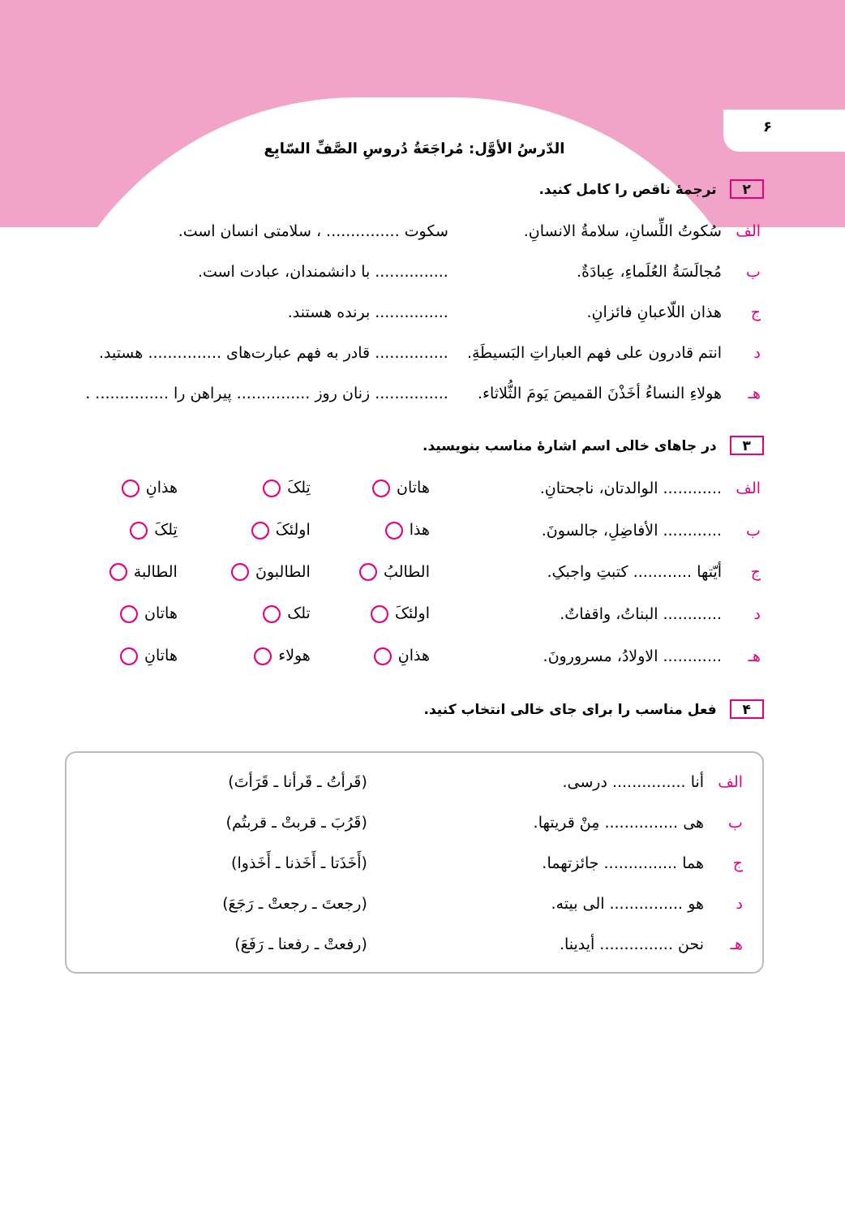۶
الدّرسُ الأوَّل: مُراجَعَةُ دُروسِ الصَّفِّ السّابِع
۲ ترجمهٔ ناقص را کامل کنید.
| الف | سُکوتُ اللِّسانِ، سلامةُ الانسانِ. | سکوت ............... ، سلامتی انسان است. |
| ب | مُجالَسَةُ العُلَماءِ، عِبادَةٌ. | ............... با دانشمندان، عبادت است. |
| ج | هذان اللّاعبانِ فائزانِ. | ............... برنده هستند. |
| د | انتم قادرون علی فهم العباراتِ البَسیطَةِ. | ............... قادر به فهم عبارت‌های ............... هستید. |
| هـ | هولاءِ النساءُ أخَذْنَ القمیصَ یَومَ الثُّلاثاء. | ............... زنان روز ............... پیراهن را ............... . |
۳ در جاهای خالی اسم اشارهٔ مناسب بنویسید.
| الف | ............ الوالدتان، ناجحتانِ. | هاتان | تِلکَ | هذانِ |
| ب | ............ الأفاضِلِ، جالسونَ. | هذا | اولئکَ | تِلکَ |
| ج | أیّتها ............ کتبتِ واجبکِ. | الطالبُ | الطالبونَ | الطالبة |
| د | ............ البناتُ، واقفاتٌ. | اولئکَ | تلک | هاتان |
| هـ | ............ الاولادُ، مسرورونَ. | هذانِ | هولاء | هاتانِ |
۴ فعل مناسب را برای جای خالی انتخاب کنید.
| الف | أنا ............... درسی. | (قَرأتُ ـ قَرأنا ـ قَرَأتَ) |
| ب | هی ............... مِنْ قریتها. | (قَرُبَ ـ قربتْ ـ قربتُم) |
| ج | هما ............... جائزتهما. | (أَخَذَتا ـ أَخَذنا ـ أَخَذوا) |
| د | هو ............... الی بیته. | (رجعتَ ـ رجعتْ ـ رَجَعَ) |
| هـ | نحن ............... أیدینا. | (رفعتْ ـ رفعنا ـ رَفَعَ) |